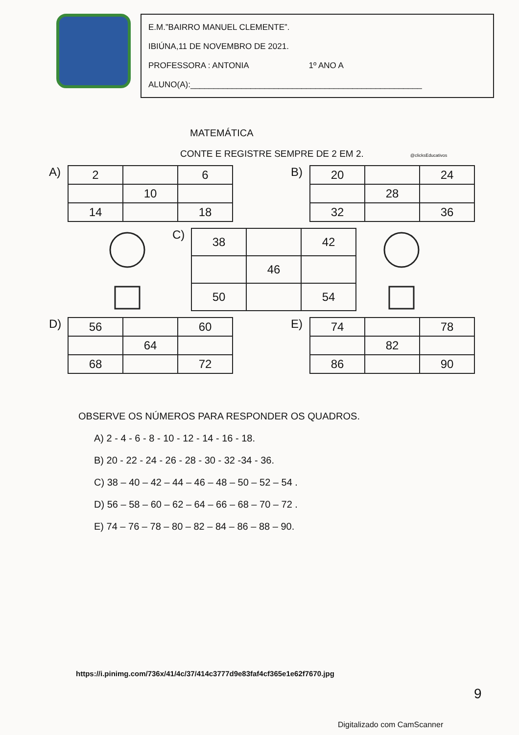E.M.”BAIRRO MANUEL CLEMENTE”.
IBIÚNA,11 DE NOVEMBRO DE 2021.
PROFESSORA : ANTONIA 1º ANO A
ALUNO(A):__________________________________________________
MATEMÁTICA
CONTE E REGISTRE SEMPRE DE 2 EM 2. @clicksEducativos
A)
| 2 | | 6 |
| | 10 | |
| 14 | | 18 |
B)
| 20 | | 24 |
| | 28 | |
| 32 | | 36 |
C)
| 38 | | 42 |
| | 46 | |
| 50 | | 54 |
D)
| 56 | | 60 |
| | 64 | |
| 68 | | 72 |
E)
| 74 | | 78 |
| | 82 | |
| 86 | | 90 |
OBSERVE OS NÚMEROS PARA RESPONDER OS QUADROS.
A) 2 - 4 - 6 - 8 - 10 - 12 - 14 - 16 - 18.
B) 20 - 22 - 24 - 26 - 28 - 30 - 32 -34 - 36.
C) 38 – 40 – 42 – 44 – 46 – 48 – 50 – 52 – 54 .
D) 56 – 58 – 60 – 62 – 64 – 66 – 68 – 70 – 72 .
E) 74 – 76 – 78 – 80 – 82 – 84 – 86 – 88 – 90.
https://i.pinimg.com/736x/41/4c/37/414c3777d9e83faf4cf365e1e62f7670.jpg
9
Digitalizado com CamScanner